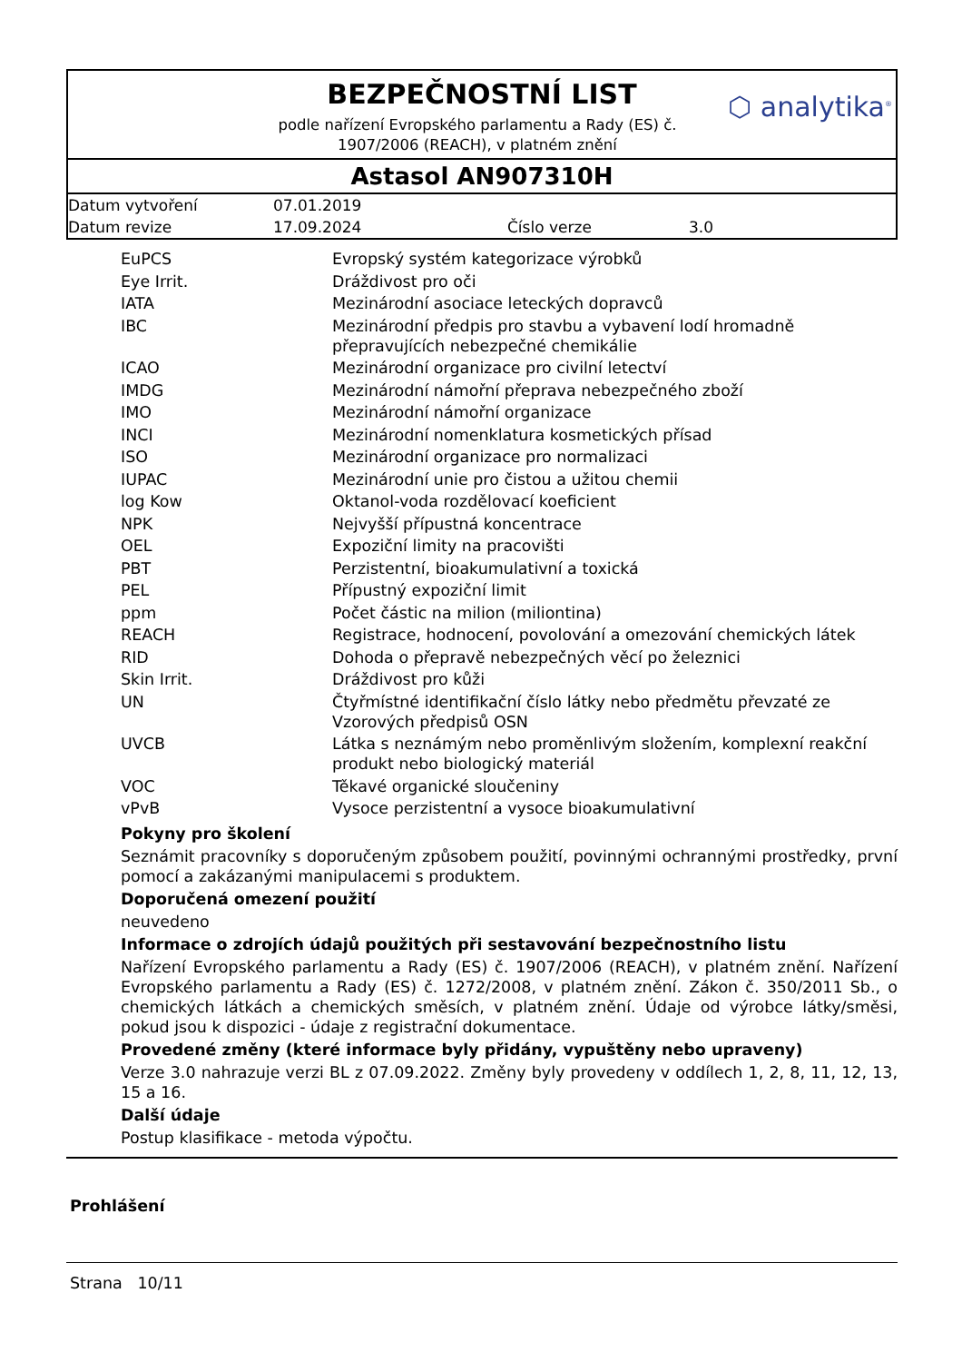BEZPEČNOSTNÍ LIST
podle nařízení Evropského parlamentu a Rady (ES) č. 1907/2006 (REACH), v platném znění
⬡ analytika<sup>®</sup>
Astasol AN907310H
| Datum vytvoření | 07.01.2019 | | |
| Datum revize | 17.09.2024 | Číslo verze | 3.0 |
| EuPCS | Evropský systém kategorizace výrobků |
| Eye Irrit. | Dráždivost pro oči |
| IATA | Mezinárodní asociace leteckých dopravců |
| IBC | Mezinárodní předpis pro stavbu a vybavení lodí hromadně přepravujících nebezpečné chemikálie |
| ICAO | Mezinárodní organizace pro civilní letectví |
| IMDG | Mezinárodní námořní přeprava nebezpečného zboží |
| IMO | Mezinárodní námořní organizace |
| INCI | Mezinárodní nomenklatura kosmetických přísad |
| ISO | Mezinárodní organizace pro normalizaci |
| IUPAC | Mezinárodní unie pro čistou a užitou chemii |
| log Kow | Oktanol-voda rozdělovací koeficient |
| NPK | Nejvyšší přípustná koncentrace |
| OEL | Expoziční limity na pracovišti |
| PBT | Perzistentní, bioakumulativní a toxická |
| PEL | Přípustný expoziční limit |
| ppm | Počet částic na milion (miliontina) |
| REACH | Registrace, hodnocení, povolování a omezování chemických látek |
| RID | Dohoda o přepravě nebezpečných věcí po železnici |
| Skin Irrit. | Dráždivost pro kůži |
| UN | Čtyřmístné identifikační číslo látky nebo předmětu převzaté ze Vzorových předpisů OSN |
| UVCB | Látka s neznámým nebo proměnlivým složením, komplexní reakční produkt nebo biologický materiál |
| VOC | Těkavé organické sloučeniny |
| vPvB | Vysoce perzistentní a vysoce bioakumulativní |
Pokyny pro školení
Seznámit pracovníky s doporučeným způsobem použití, povinnými ochrannými prostředky, první pomocí a zakázanými manipulacemi s produktem.
Doporučená omezení použití
neuvedeno
Informace o zdrojích údajů použitých při sestavování bezpečnostního listu
Nařízení Evropského parlamentu a Rady (ES) č. 1907/2006 (REACH), v platném znění. Nařízení Evropského parlamentu a Rady (ES) č. 1272/2008, v platném znění. Zákon č. 350/2011 Sb., o chemických látkách a chemických směsích, v platném znění. Údaje od výrobce látky/směsi, pokud jsou k dispozici - údaje z registrační dokumentace.
Provedené změny (které informace byly přidány, vypuštěny nebo upraveny)
Verze 3.0 nahrazuje verzi BL z 07.09.2022. Změny byly provedeny v oddílech 1, 2, 8, 11, 12, 13, 15 a 16.
Další údaje
Postup klasifikace - metoda výpočtu.
Prohlášení
Strana 10/11